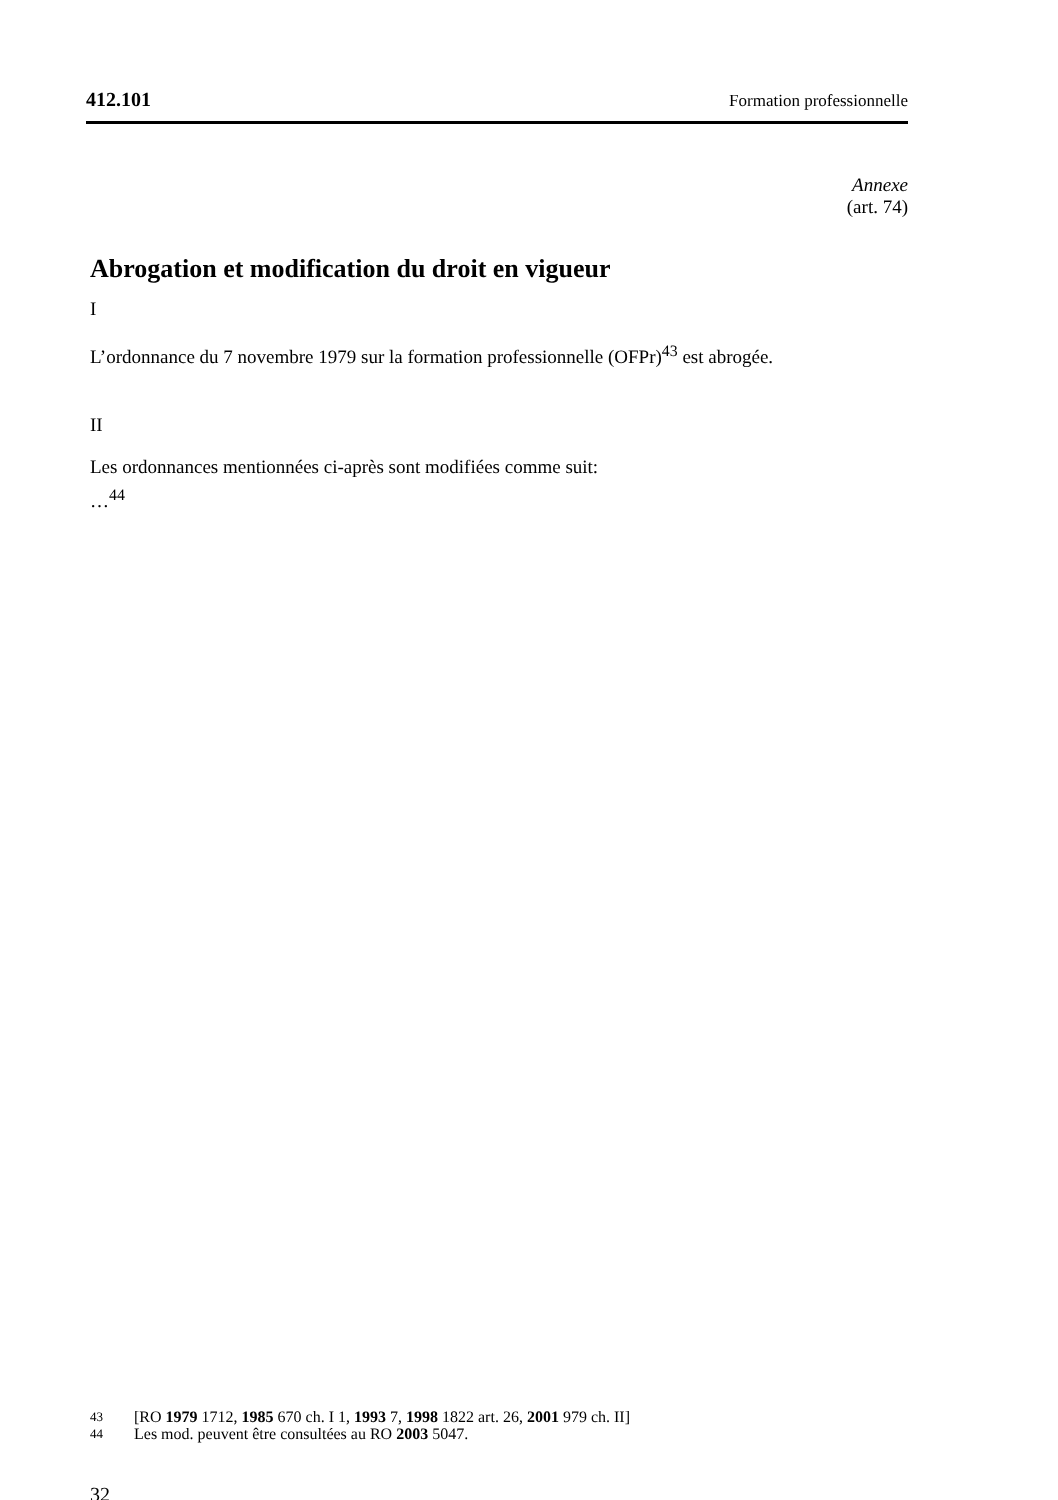412.101 Formation professionnelle
Annexe
(art. 74)
Abrogation et modification du droit en vigueur
I
L’ordonnance du 7 novembre 1979 sur la formation professionnelle (OFPr)<sup>43</sup> est abrogée.
II
Les ordonnances mentionnées ci-après sont modifiées comme suit:
…<sup>44</sup>
43 [RO 1979 1712, 1985 670 ch. I 1, 1993 7, 1998 1822 art. 26, 2001 979 ch. II]
44 Les mod. peuvent être consultées au RO 2003 5047.
32